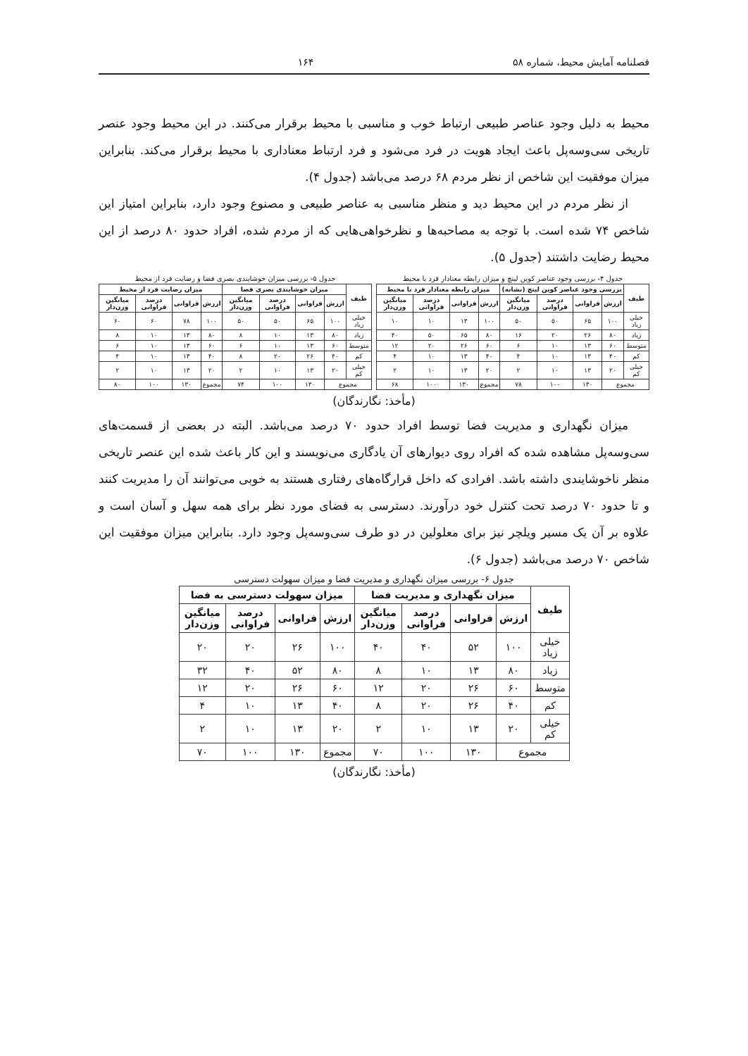فصلنامه آمایش محیط، شماره ۵۸ ۱۶۴
محیط به دلیل وجود عناصر طبیعی ارتباط خوب و مناسبی با محیط برقرار می‌کنند. در این محیط وجود عنصر تاریخی سی‌وسه‌پل باعث ایجاد هویت در فرد می‌شود و فرد ارتباط معناداری با محیط برقرار می‌کند. بنابراین میزان موفقیت این شاخص از نظر مردم ۶۸ درصد می‌باشد (جدول ۴).
از نظر مردم در این محیط دید و منظر مناسبی به عناصر طبیعی و مصنوع وجود دارد، بنابراین امتیاز این شاخص ۷۴ شده است. با توجه به مصاحبه‌ها و نظرخواهی‌هایی که از مردم شده، افراد حدود ۸۰ درصد از این محیط رضایت داشتند (جدول ۵).
جدول ۴- بررسی وجود عناصر کوین لینچ و میزان رابطه معنادار فرد با محیط
| طیف | بررسی وجود عناصر کوین لینچ (نشانه) | | | | میزان رابطه معنادار فرد با محیط | | | |
| --- | --- | --- | --- | --- | --- | --- | --- | --- |
| | ارزش | فراوانی | درصد فراوانی | میانگین وزن‌دار | ارزش | فراوانی | درصد فراوانی | میانگین وزن‌دار |
| خیلی زیاد | ۱۰۰ | ۶۵ | ۵۰ | ۵۰ | ۱۰۰ | ۱۳ | ۱۰ | ۱۰ |
| زیاد | ۸۰ | ۲۶ | ۲۰ | ۱۶ | ۸۰ | ۶۵ | ۵۰ | ۴۰ |
| متوسط | ۶۰ | ۱۳ | ۱۰ | ۶ | ۶۰ | ۲۶ | ۲۰ | ۱۲ |
| کم | ۴۰ | ۱۳ | ۱۰ | ۴ | ۴۰ | ۱۳ | ۱۰ | ۴ |
| خیلی کم | ۲۰ | ۱۳ | ۱۰ | ۲ | ۲۰ | ۱۳ | ۱۰ | ۲ |
| مجموع | | ۱۳۰ | ۱۰۰ | ۷۸ | مجموع | ۱۳۰ | ۱۰۰ | ۶۸ |
جدول ۵- بررسی میزان خوشایندی بصری فضا و رضایت فرد از محیط
| طیف | میزان خوشایندی بصری فضا | | | | میزان رضایت فرد از محیط | | | |
| --- | --- | --- | --- | --- | --- | --- | --- | --- |
| | ارزش | فراوانی | درصد فراوانی | میانگین وزن‌دار | ارزش | فراوانی | درصد فراوانی | میانگین وزن‌دار |
| خیلی زیاد | ۱۰۰ | ۶۵ | ۵۰ | ۵۰ | ۱۰۰ | ۷۸ | ۶۰ | ۶۰ |
| زیاد | ۸۰ | ۱۳ | ۱۰ | ۸ | ۸۰ | ۱۳ | ۱۰ | ۸ |
| متوسط | ۶۰ | ۱۳ | ۱۰ | ۶ | ۶۰ | ۱۳ | ۱۰ | ۶ |
| کم | ۴۰ | ۲۶ | ۲۰ | ۸ | ۴۰ | ۱۳ | ۱۰ | ۴ |
| خیلی کم | ۲۰ | ۱۳ | ۱۰ | ۲ | ۲۰ | ۱۳ | ۱۰ | ۲ |
| مجموع | | ۱۳۰ | ۱۰۰ | ۷۴ | مجموع | ۱۳۰ | ۱۰۰ | ۸۰ |
(مأخذ: نگارندگان)
میزان نگهداری و مدیریت فضا توسط افراد حدود ۷۰ درصد می‌باشد. البته در بعضی از قسمت‌های سی‌وسه‌پل مشاهده شده که افراد روی دیوارهای آن یادگاری می‌نویسند و این کار باعث شده این عنصر تاریخی منظر ناخوشایندی داشته باشد. افرادی که داخل قرارگاه‌های رفتاری هستند به خوبی می‌توانند آن را مدیریت کنند و تا حدود ۷۰ درصد تحت کنترل خود درآورند. دسترسی به فضای مورد نظر برای همه سهل و آسان است و علاوه بر آن یک مسیر ویلچر نیز برای معلولین در دو طرف سی‌وسه‌پل وجود دارد. بنابراین میزان موفقیت این شاخص ۷۰ درصد می‌باشد (جدول ۶).
جدول ۶- بررسی میزان نگهداری و مدیریت فضا و میزان سهولت دسترسی
| طیف | میزان نگهداری و مدیریت فضا | | | | میزان سهولت دسترسی به فضا | | | |
| --- | --- | --- | --- | --- | --- | --- | --- | --- |
| | ارزش | فراوانی | درصد فراوانی | میانگین وزن‌دار | ارزش | فراوانی | درصد فراوانی | میانگین وزن‌دار |
| خیلی زیاد | ۱۰۰ | ۵۲ | ۴۰ | ۴۰ | ۱۰۰ | ۲۶ | ۲۰ | ۲۰ |
| زیاد | ۸۰ | ۱۳ | ۱۰ | ۸ | ۸۰ | ۵۲ | ۴۰ | ۳۲ |
| متوسط | ۶۰ | ۲۶ | ۲۰ | ۱۲ | ۶۰ | ۲۶ | ۲۰ | ۱۲ |
| کم | ۴۰ | ۲۶ | ۲۰ | ۸ | ۴۰ | ۱۳ | ۱۰ | ۴ |
| خیلی کم | ۲۰ | ۱۳ | ۱۰ | ۲ | ۲۰ | ۱۳ | ۱۰ | ۲ |
| مجموع | | ۱۳۰ | ۱۰۰ | ۷۰ | مجموع | ۱۳۰ | ۱۰۰ | ۷۰ |
(مأخذ: نگارندگان)